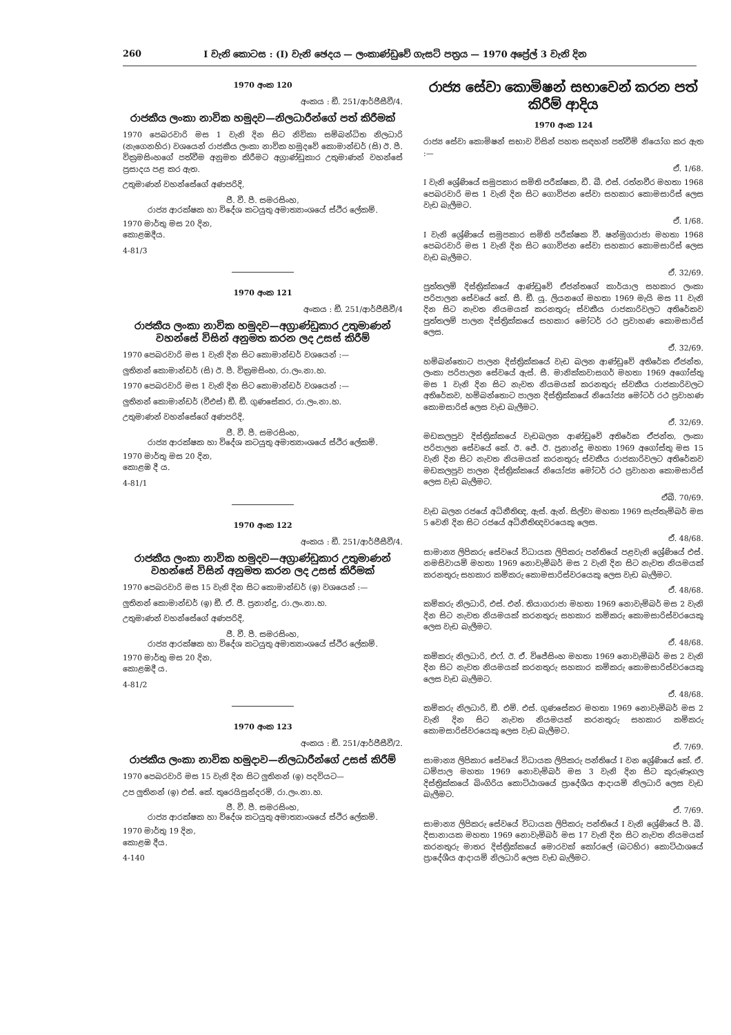260 I වැනි කොටස : (I) වැනි ඡෙදය — ලංකාණ්ඩුවේ ගැසට් පත්‍රය — 1970 අප්‍රේල් 3 වැනි දින
1970 අංක 120
අංකය : ඞී. 251/ආර්ජීසීවී/4.
රාජකීය ලංකා නාවික හමුදව—නිලධාරීන්ගේ පත් කිරීමක්
1970 පෙබරවාරි මස 1 වැනි දින සිට නිවිකා සම්බන්ධිත නිලධාරි (නැගෙනහිර) වශයෙන් රාජකීය ලංකා නාවික හමුදවේ කොමාන්ඩර් (සි) ඊ. පී. වික්‍රමසිංහගේ පත්වීම අනුමත කිරීමට අග්‍රාණ්ඩුකාර උතුමාණන් වහන්සේ ප්‍රසාදය පළ කර ඇත.
උතුමාණන් වහන්සේගේ අණපරිදි,
ජී. වී. පී. සමරසිංහ,
රාජ්‍ය ආරක්ෂක හා විදේශ කටයුතු අමාත්‍යාංශයේ ස්ථිර ලේකම්.
1970 මාර්තු මස 20 දින,
කොළඹදීය.
4-81/3
1970 අංක 121
අංකය : ඞී. 251/ආර්ජීසීවී/4
රාජකීය ලංකා නාවික හමුදව—අග්‍රාණ්ඩුකාර උතුමාණන් වහන්සේ විසින් අනුමත කරන ලද උසස් කිරීම්
1970 පෙබරවාරි මස 1 වැනි දින සිට කොමාන්ඩර් වශයෙන් :—
ලුතිනන් කොමාන්ඩර් (සි) ඊ. පී. වික්‍රමසිංහ, රා.ලං.නා.හ.
1970 පෙබරවාරි මස 1 වැනි දින සිට කොමාන්ඩර් වශයෙන් :—
ලුතිනන් කොමාන්ඩර් (වීඑස්) ඞී. ඞී. ගුණසේකර, රා.ලං.නා.හ.
උතුමාණන් වහන්සේගේ අණපරිදි,
ජී. වී. පී. සමරසිංහ,
රාජ්‍ය ආරක්ෂක හා විදේශ කටයුතු අමාත්‍යාංශයේ ස්ථිර ලේකම්.
1970 මාර්තු මස 20 දින,
කොළඹ දී ය.
4-81/1
1970 අංක 122
අංකය : ඞී. 251/ආර්ජීසීවී/4.
රාජකීය ලංකා නාවික හමුදව—අග්‍රාණ්ඩුකාර උතුමාණන් වහන්සේ විසින් අනුමත කරන ලද උසස් කිරීමක්
1970 පෙබරවාරි මස 15 වැනි දින සිට කොමාන්ඩර් (ඉ) වශයෙන් :—
ලුතිනන් කොමාන්ඩර් (ඉ) ඞී. ඒ. ජී. ප්‍රනාන්දු, රා.ලං.නා.හ.
උතුමාණන් වහන්සේගේ අණපරිදි,
ජී. වී. පී. සමරසිංහ,
රාජ්‍ය ආරක්ෂක හා විදේශ කටයුතු අමාත්‍යාංශයේ ස්ථිර ලේකම්.
1970 මාර්තු මස 20 දින,
කොළඹදී ය.
4-81/2
1970 අංක 123
අංකය : ඞී. 251/ආර්ජීසීවී/2.
රාජකීය ලංකා නාවික හමුදාව—නිලධාරීන්ගේ උසස් කිරීම්
1970 පෙබරවාරි මස 15 වැනි දින සිට ලුතිනන් (ඉ) පදවියට—
උප ලුතිනන් (ඉ) එස්. කේ. තුරෙයිසුන්දරම්, රා.ලං.නා.හ.
ජී. වී. පී. සමරසිංහ,
රාජ්‍ය ආරක්ෂක හා විදේශ කටයුතු අමාත්‍යාංශයේ ස්ථිර ලේකම්.
1970 මාර්තු 19 දින,
කොළඹ දීය.
4-140
රාජ්‍ය සේවා කොමිෂන් සභාවෙන් කරන පත් කිරීම් ආදිය
1970 අංක 124
රාජ්‍ය සේවා කොමිෂන් සභාව විසින් පහත සඳහන් පත්වීම් නියෝග කර ඇත :—
ඒ. 1/68.
I වැනි ශ්‍රේණියේ සමුපකාර සමිති පරීක්ෂක, ඩී. බී. එස්. රත්නවීර මහතා 1968 පෙබරවාරි මස 1 වැනි දින සිට ගොවිජන සේවා සහකාර කොමසාරිස් ලෙස වැඩ බැලීමට.
ඒ. 1/68.
I වැනි ශ්‍රේණියේ සමුපකාර සමිති පරීක්ෂක වී. ෂන්මුගරාජා මහතා 1968 පෙබරවාරි මස 1 වැනි දින සිට ගොවිජන සේවා සහකාර කොමසාරිස් ලෙස වැඩ බැලීමට.
ඒ. 32/69.
පුත්තලම් දිස්ත්‍රික්කයේ ආණ්ඩුවේ ඒජන්තගේ කාර්යාල සහකාර ලංකා පරිපාලන සේවයේ කේ. සී. ඞී. යූ. ලියනගේ මහතා 1969 මැයි මස 11 වැනි දින සිට නැවත නියමයක් කරනතුරු ස්වකීය රාජකාරිවලට අතිරේකව පුත්තලම් පාලන දිස්ත්‍රික්කයේ සහකාර මෝටර් රථ ප්‍රවාහණ කොමසාරිස් ලෙස.
ඒ. 32/69.
හම්බන්තොට පාලන දිස්ත්‍රික්කයේ වැඩ බලන ආණ්ඩුවේ අතිරේක ඒජන්ත, ලංකා පරිපාලන සේවයේ ඇස්. සී. මානික්කවාසගර් මහතා 1969 අගෝස්තු මස 1 වැනි දින සිට නැවත නියමයක් කරනතුරු ස්වකීය රාජකාරිවලට අතිරේකව, හම්බන්තොට පාලන දිස්ත්‍රික්කයේ නියෝජ්‍ය මෝටර් රථ ප්‍රවාහණ කොමසාරිස් ලෙස වැඩ බැලීමට.
ඒ. 32/69.
මඩකලපුව දිස්ත්‍රික්කයේ වැඩබලන ආණ්ඩුවේ අතිරේක ඒජන්ත, ලංකා පරිපාලන සේවයේ කේ. ඊ. ජේ. ඊ. ප්‍රනාන්දු මහතා 1969 අගෝස්තු මස 15 වැනි දින සිට නැවත නියමයක් කරනතුරු ස්වකීය රාජකාරිවලට අතිරේකව මඩකලපුව පාලන දිස්ත්‍රික්කයේ නියෝජ්‍ය මෝටර් රථ ප්‍රවාහන කොමසාරිස් ලෙස වැඩ බැලීමට.
ඒබී. 70/69.
වැඩ බලන රජයේ අධිනීතිඥ, ඇස්. ඇන්. සිල්වා මහතා 1969 සැප්තැම්බර් මස 5 වෙනි දින සිට රජයේ අධිනීතිඥවරයෙකු ලෙස.
ඒ. 48/68.
සාමාන්‍ය ලිපිකරු සේවයේ විධායක ලිපිකරු පන්තියේ පළවැනි ශ්‍රේණියේ එස්. නමසිවායම් මහතා 1969 නොවැම්බර් මස 2 වැනි දින සිට නැවත නියමයක් කරනතුරු සහකාර කම්කරු කොමසාරිස්වරයෙකු ලෙස වැඩ බැලීමට.
ඒ. 48/68.
කම්කරු නිලධාරි, එස්. එන්. තියාගරාජා මහතා 1969 නොවැම්බර් මස 2 වැනි දින සිට නැවත නියමයක් කරනතුරු සහකාර කම්කරු කොමසාරිස්වරයෙකු ලෙස වැඩ බැලීමට.
ඒ. 48/68.
කම්කරු නිලධාරි, එෆ්. ඊ. ඒ. විජේසිංහ මහතා 1969 නොවැම්බර් මස 2 වැනි දින සිට නැවත නියමයක් කරනතුරු සහකාර කම්කරු කොමසාරිස්වරයෙකු ලෙස වැඩ බැලීමට.
ඒ. 48/68.
කම්කරු නිලධාරි, ඞී. එම්. එස්. ගුණසේකර මහතා 1969 නොවැම්බර් මස 2 වැනි දින සිට නැවත නියමයක් කරනතුරු සහකාර කම්කරු කොමසාරිස්වරයෙකු ලෙස වැඩ බැලීමට.
ඒ. 7/69.
සාමාන්‍ය ලිපිකාර සේවයේ විධායක ලිපිකරු පන්තියේ I වන ශ්‍රේණියේ කේ. ඒ. ධම්පාල මහතා 1969 නොවැම්බර් මස 3 වැනි දින සිට කුරුණෑගල දිස්ත්‍රික්කයේ බිංගිරිය කොට්ඨාශයේ ප්‍රාදේශීය ආදායම් නිලධාරි ලෙස වැඩ බැලීමට.
ඒ. 7/69.
සාමාන්‍ය ලිපිකරු සේවයේ විධායක ලිපිකරු පන්තියේ I වැනි ශ්‍රේණියේ පී. බී. දිසානායක මහතා 1969 නොවැම්බර් මස 17 වැනි දින සිට නැවත නියමයක් කරනතුරු මාතර දිස්ත්‍රික්කයේ මොරවක් කෝරලේ (බටහිර) කොට්ඨාශයේ ප්‍රාදේශීය ආදායම් නිලධාරි ලෙස වැඩ බැලීමට.